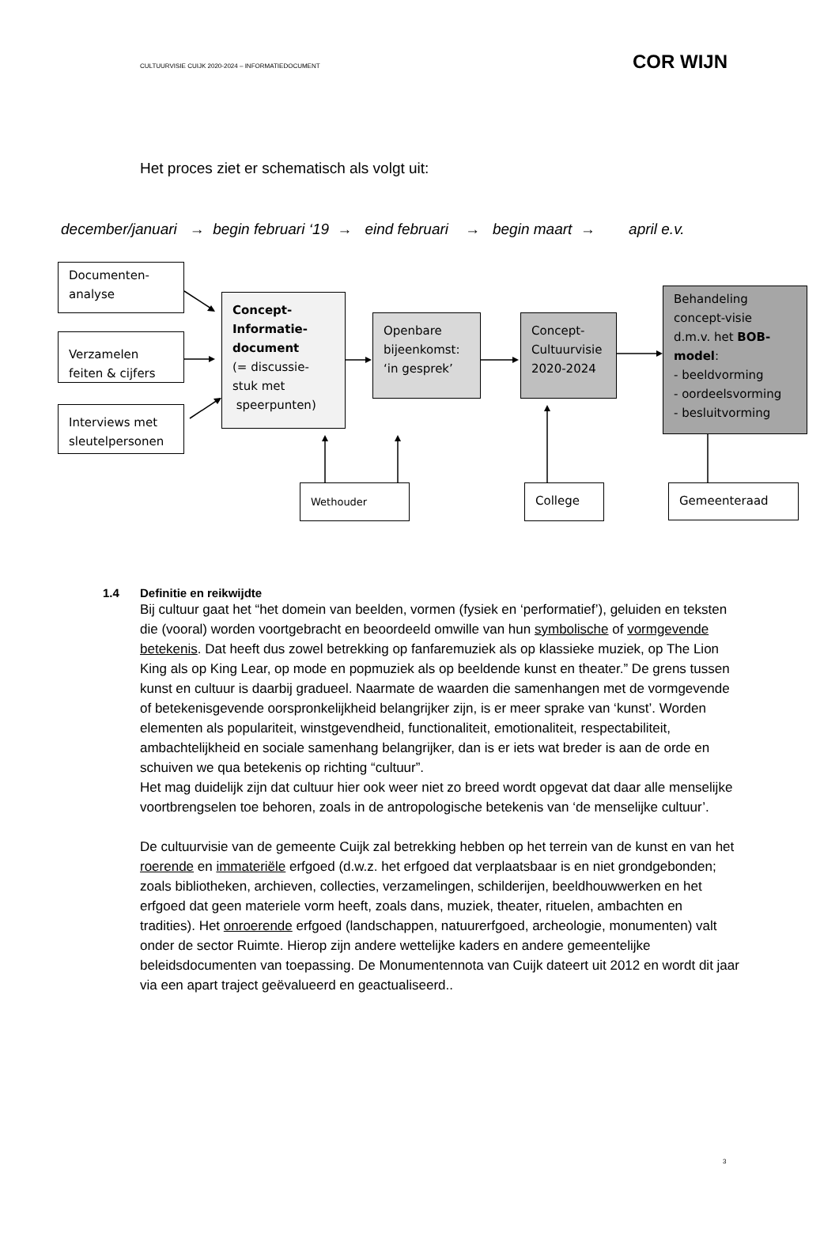CULTUURVISIE CUIJK 2020-2024 – INFORMATIEDOCUMENT COR WIJN
Het proces ziet er schematisch als volgt uit:
december/januari → begin februari ‘19 → eind februari → begin maart → april e.v.
Documenten-
analyse
Verzamelen
feiten & cijfers
Interviews met
sleutelpersonen
Concept-
Informatie-
document
(= discussie-
stuk met
speerpunten)
Openbare
bijeenkomst:
‘in gesprek’
Concept-
Cultuurvisie
2020-2024
Behandeling
concept-visie
d.m.v. het BOB-
model:
- beeldvorming
- oordeelsvorming
- besluitvorming
Wethouder
College
Gemeenteraad
1.4 Definitie en reikwijdte
Bij cultuur gaat het “het domein van beelden, vormen (fysiek en ‘performatief’), geluiden en teksten die (vooral) worden voortgebracht en beoordeeld omwille van hun symbolische of vormgevende betekenis. Dat heeft dus zowel betrekking op fanfaremuziek als op klassieke muziek, op The Lion King als op King Lear, op mode en popmuziek als op beeldende kunst en theater.” De grens tussen kunst en cultuur is daarbij gradueel. Naarmate de waarden die samenhangen met de vormgevende of betekenisgevende oorspronkelijkheid belangrijker zijn, is er meer sprake van ‘kunst’. Worden elementen als populariteit, winstgevendheid, functionaliteit, emotionaliteit, respectabiliteit, ambachtelijkheid en sociale samenhang belangrijker, dan is er iets wat breder is aan de orde en schuiven we qua betekenis op richting “cultuur”.
Het mag duidelijk zijn dat cultuur hier ook weer niet zo breed wordt opgevat dat daar alle menselijke voortbrengselen toe behoren, zoals in de antropologische betekenis van ‘de menselijke cultuur’.
De cultuurvisie van de gemeente Cuijk zal betrekking hebben op het terrein van de kunst en van het roerende en immateriële erfgoed (d.w.z. het erfgoed dat verplaatsbaar is en niet grondgebonden; zoals bibliotheken, archieven, collecties, verzamelingen, schilderijen, beeldhouwwerken en het erfgoed dat geen materiele vorm heeft, zoals dans, muziek, theater, rituelen, ambachten en tradities). Het onroerende erfgoed (landschappen, natuurerfgoed, archeologie, monumenten) valt onder de sector Ruimte. Hierop zijn andere wettelijke kaders en andere gemeentelijke beleidsdocumenten van toepassing. De Monumentennota van Cuijk dateert uit 2012 en wordt dit jaar via een apart traject geëvalueerd en geactualiseerd..
3